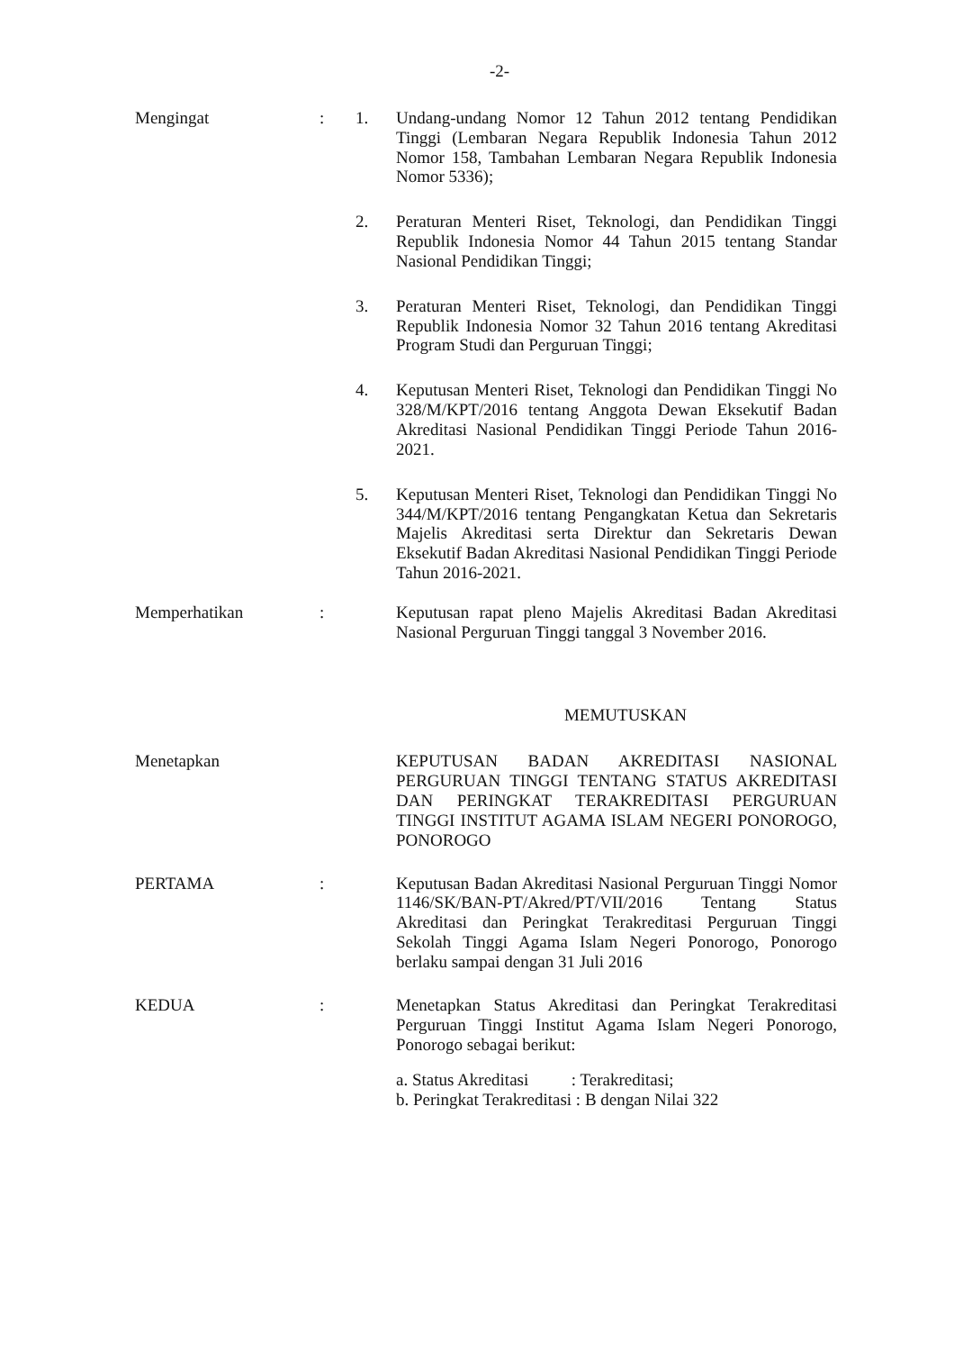-2-
Mengingat : 1. Undang-undang Nomor 12 Tahun 2012 tentang Pendidikan Tinggi (Lembaran Negara Republik Indonesia Tahun 2012 Nomor 158, Tambahan Lembaran Negara Republik Indonesia Nomor 5336);
2. Peraturan Menteri Riset, Teknologi, dan Pendidikan Tinggi Republik Indonesia Nomor 44 Tahun 2015 tentang Standar Nasional Pendidikan Tinggi;
3. Peraturan Menteri Riset, Teknologi, dan Pendidikan Tinggi Republik Indonesia Nomor 32 Tahun 2016 tentang Akreditasi Program Studi dan Perguruan Tinggi;
4. Keputusan Menteri Riset, Teknologi dan Pendidikan Tinggi No 328/M/KPT/2016 tentang Anggota Dewan Eksekutif Badan Akreditasi Nasional Pendidikan Tinggi Periode Tahun 2016-2021.
5. Keputusan Menteri Riset, Teknologi dan Pendidikan Tinggi No 344/M/KPT/2016 tentang Pengangkatan Ketua dan Sekretaris Majelis Akreditasi serta Direktur dan Sekretaris Dewan Eksekutif Badan Akreditasi Nasional Pendidikan Tinggi Periode Tahun 2016-2021.
Memperhatikan : Keputusan rapat pleno Majelis Akreditasi Badan Akreditasi Nasional Perguruan Tinggi tanggal 3 November 2016.
MEMUTUSKAN
Menetapkan KEPUTUSAN BADAN AKREDITASI NASIONAL PERGURUAN TINGGI TENTANG STATUS AKREDITASI DAN PERINGKAT TERAKREDITASI PERGURUAN TINGGI INSTITUT AGAMA ISLAM NEGERI PONOROGO, PONOROGO
PERTAMA : Keputusan Badan Akreditasi Nasional Perguruan Tinggi Nomor 1146/SK/BAN-PT/Akred/PT/VII/2016 Tentang Status Akreditasi dan Peringkat Terakreditasi Perguruan Tinggi Sekolah Tinggi Agama Islam Negeri Ponorogo, Ponorogo berlaku sampai dengan 31 Juli 2016
KEDUA : Menetapkan Status Akreditasi dan Peringkat Terakreditasi Perguruan Tinggi Institut Agama Islam Negeri Ponorogo, Ponorogo sebagai berikut:
a. Status Akreditasi : Terakreditasi;
b. Peringkat Terakreditasi : B dengan Nilai 322